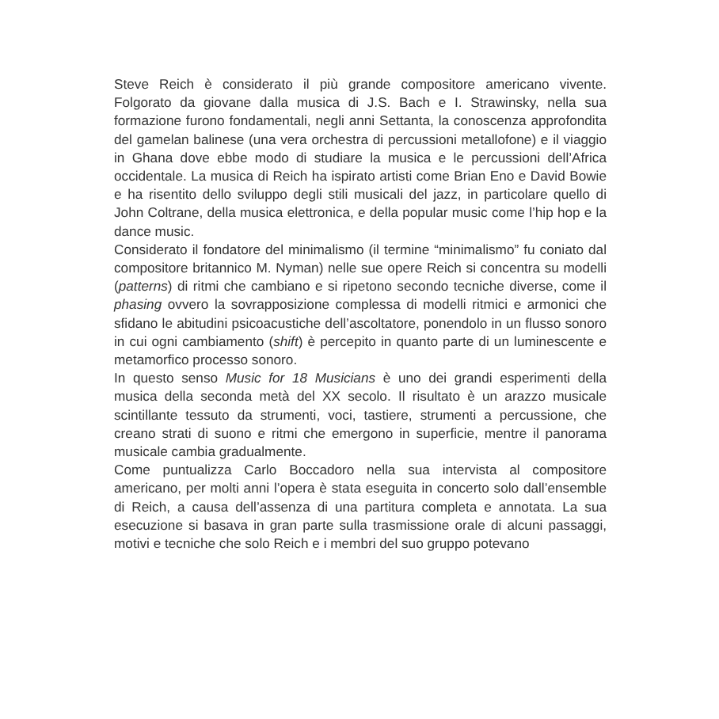Steve Reich è considerato il più grande compositore americano vivente. Folgorato da giovane dalla musica di J.S. Bach e I. Strawinsky, nella sua formazione furono fondamentali, negli anni Settanta, la conoscenza approfondita del gamelan balinese (una vera orchestra di percussioni metallofone) e il viaggio in Ghana dove ebbe modo di studiare la musica e le percussioni dell’Africa occidentale. La musica di Reich ha ispirato artisti come Brian Eno e David Bowie e ha risentito dello sviluppo degli stili musicali del jazz, in particolare quello di John Coltrane, della musica elettronica, e della popular music come l’hip hop e la dance music.
Considerato il fondatore del minimalismo (il termine “minimalismo” fu coniato dal compositore britannico M. Nyman) nelle sue opere Reich si concentra su modelli (patterns) di ritmi che cambiano e si ripetono secondo tecniche diverse, come il phasing ovvero la sovrapposizione complessa di modelli ritmici e armonici che sfidano le abitudini psicoacustiche dell’ascoltatore, ponendolo in un flusso sonoro in cui ogni cambiamento (shift) è percepito in quanto parte di un luminescente e metamorfico processo sonoro.
In questo senso Music for 18 Musicians è uno dei grandi esperimenti della musica della seconda metà del XX secolo. Il risultato è un arazzo musicale scintillante tessuto da strumenti, voci, tastiere, strumenti a percussione, che creano strati di suono e ritmi che emergono in superficie, mentre il panorama musicale cambia gradualmente.
Come puntualizza Carlo Boccadoro nella sua intervista al compositore americano, per molti anni l’opera è stata eseguita in concerto solo dall’ensemble di Reich, a causa dell’assenza di una partitura completa e annotata. La sua esecuzione si basava in gran parte sulla trasmissione orale di alcuni passaggi, motivi e tecniche che solo Reich e i membri del suo gruppo potevano